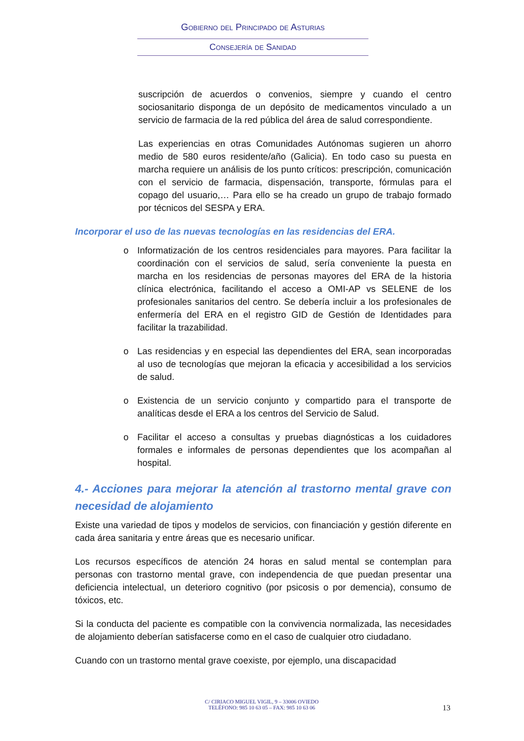Gobierno del Principado de Asturias
Consejería de Sanidad
suscripción de acuerdos o convenios, siempre y cuando el centro sociosanitario disponga de un depósito de medicamentos vinculado a un servicio de farmacia de la red pública del área de salud correspondiente.
Las experiencias en otras Comunidades Autónomas sugieren un ahorro medio de 580 euros residente/año (Galicia). En todo caso su puesta en marcha requiere un análisis de los punto críticos: prescripción, comunicación con el servicio de farmacia, dispensación, transporte, fórmulas para el copago del usuario,… Para ello se ha creado un grupo de trabajo formado por técnicos del SESPA y ERA.
Incorporar el uso de las nuevas tecnologías en las residencias del ERA.
o Informatización de los centros residenciales para mayores. Para facilitar la coordinación con el servicios de salud, sería conveniente la puesta en marcha en los residencias de personas mayores del ERA de la historia clínica electrónica, facilitando el acceso a OMI-AP vs SELENE de los profesionales sanitarios del centro. Se debería incluir a los profesionales de enfermería del ERA en el registro GID de Gestión de Identidades para facilitar la trazabilidad.
o Las residencias y en especial las dependientes del ERA, sean incorporadas al uso de tecnologías que mejoran la eficacia y accesibilidad a los servicios de salud.
o Existencia de un servicio conjunto y compartido para el transporte de analíticas desde el ERA a los centros del Servicio de Salud.
o Facilitar el acceso a consultas y pruebas diagnósticas a los cuidadores formales e informales de personas dependientes que los acompañan al hospital.
4.- Acciones para mejorar la atención al trastorno mental grave con necesidad de alojamiento
Existe una variedad de tipos y modelos de servicios, con financiación y gestión diferente en cada área sanitaria y entre áreas que es necesario unificar.
Los recursos específicos de atención 24 horas en salud mental se contemplan para personas con trastorno mental grave, con independencia de que puedan presentar una deficiencia intelectual, un deterioro cognitivo (por psicosis o por demencia), consumo de tóxicos, etc.
Si la conducta del paciente es compatible con la convivencia normalizada, las necesidades de alojamiento deberían satisfacerse como en el caso de cualquier otro ciudadano.
Cuando con un trastorno mental grave coexiste, por ejemplo, una discapacidad
C/ CIRIACO MIGUEL VIGIL, 9 – 33006 OVIEDO
TELÉFONO: 985 10 63 05 – FAX: 985 10 63 06
13